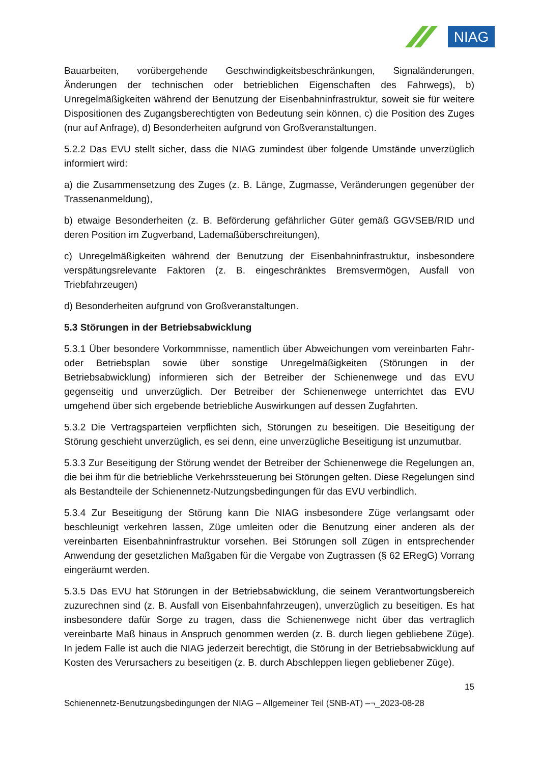NIAG
Bauarbeiten, vorübergehende Geschwindigkeitsbeschränkungen, Signaländerungen, Änderungen der technischen oder betrieblichen Eigenschaften des Fahrwegs), b) Unregelmäßigkeiten während der Benutzung der Eisenbahninfrastruktur, soweit sie für weitere Dispositionen des Zugangsberechtigten von Bedeutung sein können, c) die Position des Zuges (nur auf Anfrage), d) Besonderheiten aufgrund von Großveranstaltungen.
5.2.2 Das EVU stellt sicher, dass die NIAG zumindest über folgende Umstände unverzüglich informiert wird:
a) die Zusammensetzung des Zuges (z. B. Länge, Zugmasse, Veränderungen gegenüber der Trassenanmeldung),
b) etwaige Besonderheiten (z. B. Beförderung gefährlicher Güter gemäß GGVSEB/RID und deren Position im Zugverband, Lademaßüberschreitungen),
c) Unregelmäßigkeiten während der Benutzung der Eisenbahninfrastruktur, insbesondere verspätungsrelevante Faktoren (z. B. eingeschränktes Bremsvermögen, Ausfall von Triebfahrzeugen)
d) Besonderheiten aufgrund von Großveranstaltungen.
5.3 Störungen in der Betriebsabwicklung
5.3.1 Über besondere Vorkommnisse, namentlich über Abweichungen vom vereinbarten Fahr- oder Betriebsplan sowie über sonstige Unregelmäßigkeiten (Störungen in der Betriebsabwicklung) informieren sich der Betreiber der Schienenwege und das EVU gegenseitig und unverzüglich. Der Betreiber der Schienenwege unterrichtet das EVU umgehend über sich ergebende betriebliche Auswirkungen auf dessen Zugfahrten.
5.3.2 Die Vertragsparteien verpflichten sich, Störungen zu beseitigen. Die Beseitigung der Störung geschieht unverzüglich, es sei denn, eine unverzügliche Beseitigung ist unzumutbar.
5.3.3 Zur Beseitigung der Störung wendet der Betreiber der Schienenwege die Regelungen an, die bei ihm für die betriebliche Verkehrssteuerung bei Störungen gelten. Diese Regelungen sind als Bestandteile der Schienennetz-Nutzungsbedingungen für das EVU verbindlich.
5.3.4 Zur Beseitigung der Störung kann Die NIAG insbesondere Züge verlangsamt oder beschleunigt verkehren lassen, Züge umleiten oder die Benutzung einer anderen als der vereinbarten Eisenbahninfrastruktur vorsehen. Bei Störungen soll Zügen in entsprechender Anwendung der gesetzlichen Maßgaben für die Vergabe von Zugtrassen (§ 62 ERegG) Vorrang eingeräumt werden.
5.3.5 Das EVU hat Störungen in der Betriebsabwicklung, die seinem Verantwortungsbereich zuzurechnen sind (z. B. Ausfall von Eisenbahnfahrzeugen), unverzüglich zu beseitigen. Es hat insbesondere dafür Sorge zu tragen, dass die Schienenwege nicht über das vertraglich vereinbarte Maß hinaus in Anspruch genommen werden (z. B. durch liegen gebliebene Züge). In jedem Falle ist auch die NIAG jederzeit berechtigt, die Störung in der Betriebsabwicklung auf Kosten des Verursachers zu beseitigen (z. B. durch Abschleppen liegen gebliebener Züge).
15
Schienennetz-Benutzungsbedingungen der NIAG – Allgemeiner Teil (SNB-AT) –¬_2023-08-28